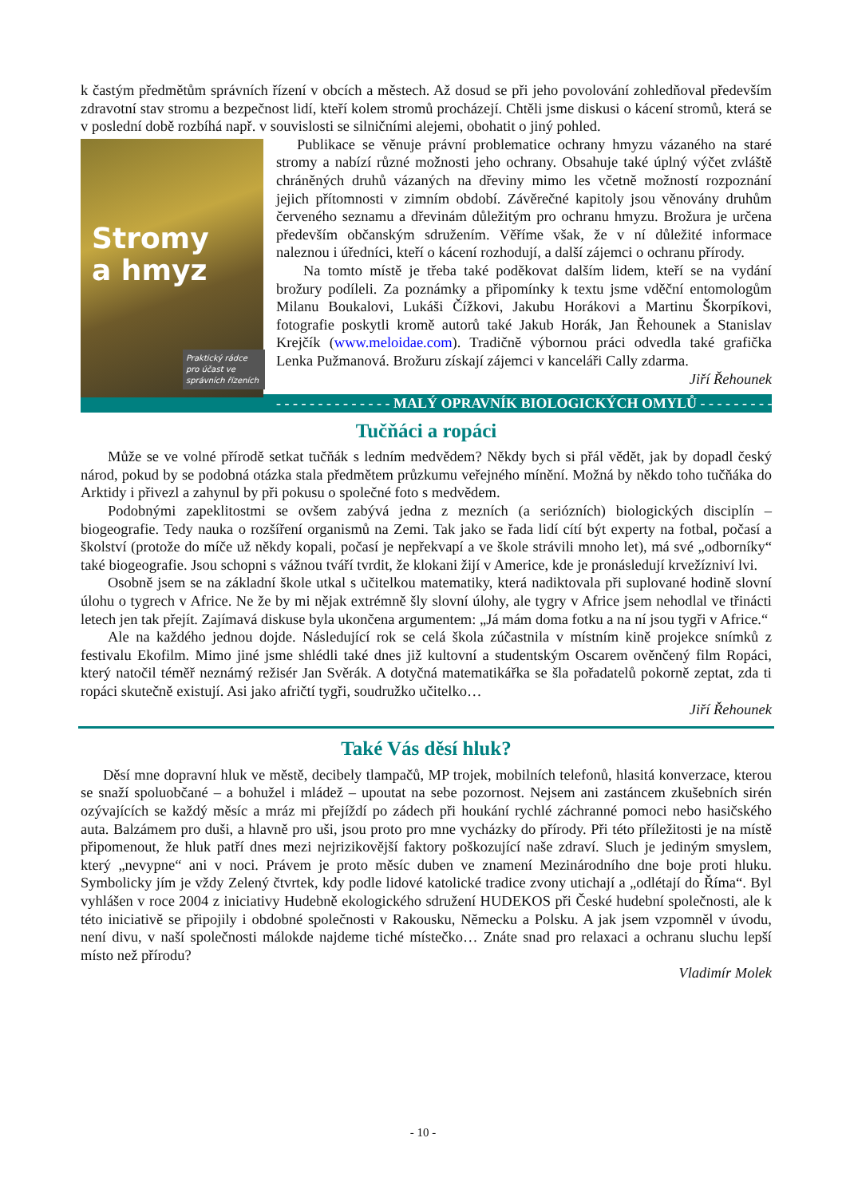k častým předmětům správních řízení v obcích a městech. Až dosud se při jeho povolování zohledňoval především zdravotní stav stromu a bezpečnost lidí, kteří kolem stromů procházejí. Chtěli jsme diskusi o kácení stromů, která se v poslední době rozbíhá např. v souvislosti se silničními alejemi, obohatit o jiný pohled.
Stromy
a hmyz
Praktický rádce pro účast ve správních řízeních
Publikace se věnuje právní problematice ochrany hmyzu vázaného na staré stromy a nabízí různé možnosti jeho ochrany. Obsahuje také úplný výčet zvláště chráněných druhů vázaných na dřeviny mimo les včetně možností rozpoznání jejich přítomnosti v zimním období. Závěrečné kapitoly jsou věnovány druhům červeného seznamu a dřevinám důležitým pro ochranu hmyzu. Brožura je určena především občanským sdružením. Věříme však, že v ní důležité informace naleznou i úředníci, kteří o kácení rozhodují, a další zájemci o ochranu přírody.
Na tomto místě je třeba také poděkovat dalším lidem, kteří se na vydání brožury podíleli. Za poznámky a připomínky k textu jsme vděční entomologům Milanu Boukalovi, Lukáši Čížkovi, Jakubu Horákovi a Martinu Škorpíkovi, fotografie poskytli kromě autorů také Jakub Horák, Jan Řehounek a Stanislav Krejčík (www.meloidae.com). Tradičně výbornou práci odvedla také grafička Lenka Pužmanová. Brožuru získají zájemci v kanceláři Cally zdarma.
Jiří Řehounek
- - - - - - - - - - - - - - MALÝ OPRAVNÍK BIOLOGICKÝCH OMYLŮ - - - - - - - - - - - - - -
Tučňáci a ropáci
Může se ve volné přírodě setkat tučňák s ledním medvědem? Někdy bych si přál vědět, jak by dopadl český národ, pokud by se podobná otázka stala předmětem průzkumu veřejného mínění. Možná by někdo toho tučňáka do Arktidy i přivezl a zahynul by při pokusu o společné foto s medvědem.
Podobnými zapeklitostmi se ovšem zabývá jedna z mezních (a seriózních) biologických disciplín – biogeografie. Tedy nauka o rozšíření organismů na Zemi. Tak jako se řada lidí cítí být experty na fotbal, počasí a školství (protože do míče už někdy kopali, počasí je nepřekvapí a ve škole strávili mnoho let), má své „odborníky“ také biogeografie. Jsou schopni s vážnou tváří tvrdit, že klokani žijí v Americe, kde je pronásledují krvežízniví lvi.
Osobně jsem se na základní škole utkal s učitelkou matematiky, která nadiktovala při suplované hodině slovní úlohu o tygrech v Africe. Ne že by mi nějak extrémně šly slovní úlohy, ale tygry v Africe jsem nehodlal ve třinácti letech jen tak přejít. Zajímavá diskuse byla ukončena argumentem: „Já mám doma fotku a na ní jsou tygři v Africe.“
Ale na každého jednou dojde. Následující rok se celá škola zúčastnila v místním kině projekce snímků z festivalu Ekofilm. Mimo jiné jsme shlédli také dnes již kultovní a studentským Oscarem ověnčený film Ropáci, který natočil téměř neznámý režisér Jan Svěrák. A dotyčná matematikářka se šla pořadatelů pokorně zeptat, zda ti ropáci skutečně existují. Asi jako afričtí tygři, soudružko učitelko…
Jiří Řehounek
Také Vás děsí hluk?
Děsí mne dopravní hluk ve městě, decibely tlampačů, MP trojek, mobilních telefonů, hlasitá konverzace, kterou se snaží spoluobčané – a bohužel i mládež – upoutat na sebe pozornost. Nejsem ani zastáncem zkušebních sirén ozývajících se každý měsíc a mráz mi přejíždí po zádech při houkání rychlé záchranné pomoci nebo hasičského auta. Balzámem pro duši, a hlavně pro uši, jsou proto pro mne vycházky do přírody. Při této příležitosti je na místě připomenout, že hluk patří dnes mezi nejrizikovější faktory poškozující naše zdraví. Sluch je jediným smyslem, který „nevypne“ ani v noci. Právem je proto měsíc duben ve znamení Mezinárodního dne boje proti hluku. Symbolicky jím je vždy Zelený čtvrtek, kdy podle lidové katolické tradice zvony utichají a „odlétají do Říma“. Byl vyhlášen v roce 2004 z iniciativy Hudebně ekologického sdružení HUDEKOS při České hudební společnosti, ale k této iniciativě se připojily i obdobné společnosti v Rakousku, Německu a Polsku. A jak jsem vzpomněl v úvodu, není divu, v naší společnosti málokde najdeme tiché místečko… Znáte snad pro relaxaci a ochranu sluchu lepší místo než přírodu?
Vladimír Molek
- 10 -